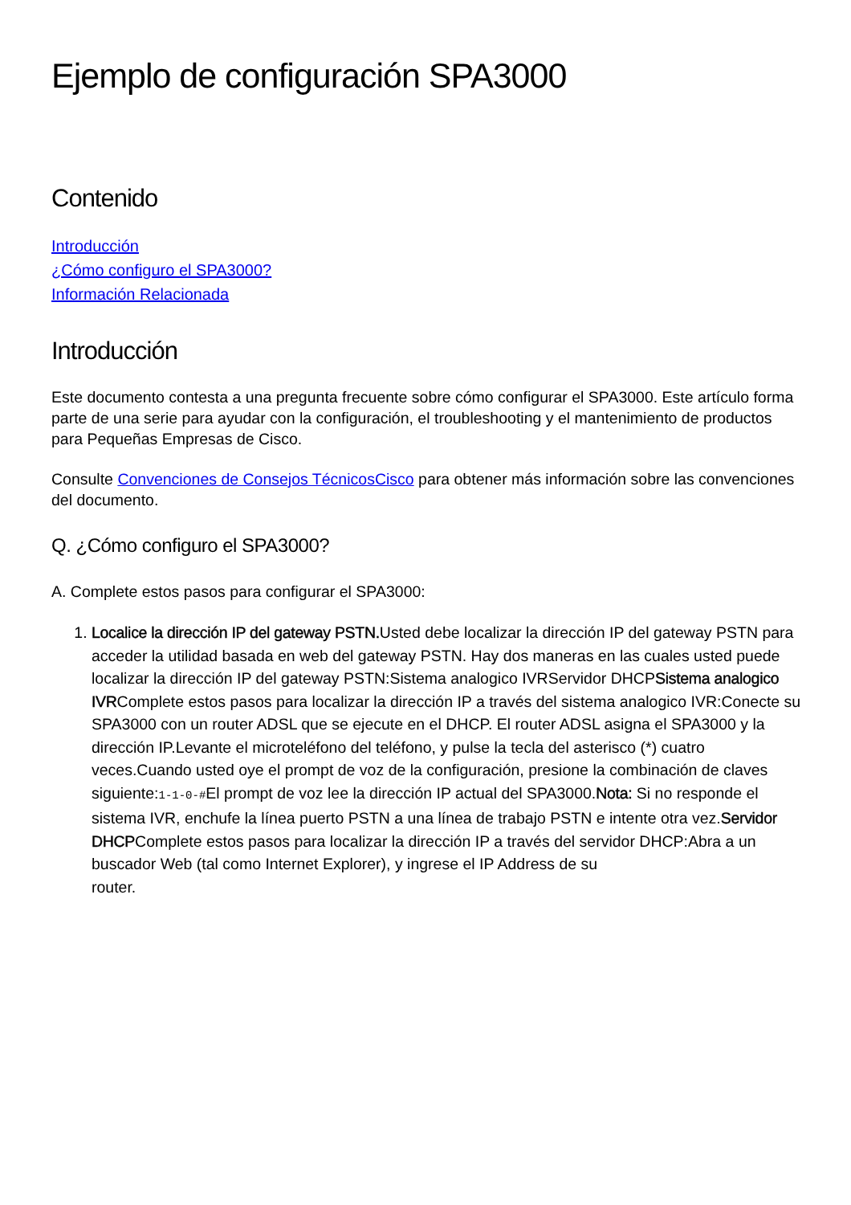Ejemplo de configuración SPA3000
Contenido
Introducción
¿Cómo configuro el SPA3000?
Información Relacionada
Introducción
Este documento contesta a una pregunta frecuente sobre cómo configurar el SPA3000. Este artículo forma parte de una serie para ayudar con la configuración, el troubleshooting y el mantenimiento de productos para Pequeñas Empresas de Cisco.
Consulte Convenciones de Consejos TécnicosCisco para obtener más información sobre las convenciones del documento.
Q. ¿Cómo configuro el SPA3000?
A. Complete estos pasos para configurar el SPA3000:
1. Localice la dirección IP del gateway PSTN. Usted debe localizar la dirección IP del gateway PSTN para acceder la utilidad basada en web del gateway PSTN. Hay dos maneras en las cuales usted puede localizar la dirección IP del gateway PSTN:Sistema analogico IVRServidor DHCPSistema analogico IVRComplete estos pasos para localizar la dirección IP a través del sistema analogico IVR:Conecte su SPA3000 con un router ADSL que se ejecute en el DHCP. El router ADSL asigna el SPA3000 y la dirección IP.Levante el microteléfono del teléfono, y pulse la tecla del asterisco (*) cuatro veces.Cuando usted oye el prompt de voz de la configuración, presione la combinación de claves siguiente:1-1-0-#El prompt de voz lee la dirección IP actual del SPA3000.Nota: Si no responde el sistema IVR, enchufe la línea puerto PSTN a una línea de trabajo PSTN e intente otra vez.Servidor DHCPComplete estos pasos para localizar la dirección IP a través del servidor DHCP:Abra a un buscador Web (tal como Internet Explorer), y ingrese el IP Address de su
router.